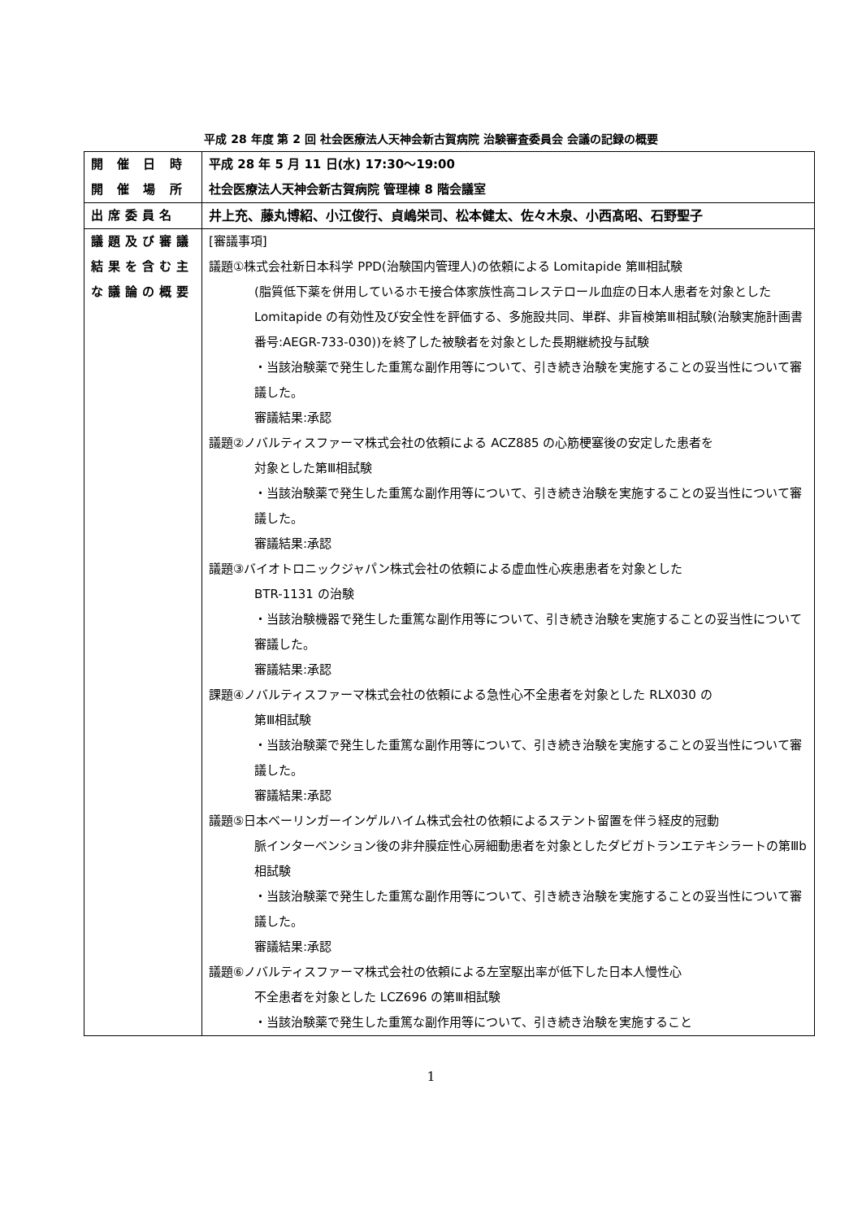平成 28 年度 第 2 回 社会医療法人天神会新古賀病院 治験審査委員会 会議の記録の概要
| 開 催 日 時 開 催 場 所 | 平成 28 年 5 月 11 日(水) 17:30〜19:00 社会医療法人天神会新古賀病院 管理棟 8 階会議室 |
| 出席委員名 | 井上充、藤丸博紹、小江俊行、貞嶋栄司、松本健太、佐々木泉、小西髙昭、石野聖子 |
| 議題及び審議 結果を含む主 な議論の概要 | [審議事項] 議題①株式会社新日本科学 PPD(治験国内管理人)の依頼による Lomitapide 第Ⅲ相試験 (脂質低下薬を併用しているホモ接合体家族性高コレステロール血症の日本人患者を対象とした Lomitapide の有効性及び安全性を評価する、多施設共同、単群、非盲検第Ⅲ相試験(治験実施計画書番号:AEGR-733-030))を終了した被験者を対象とした長期継続投与試験 ・当該治験薬で発生した重篤な副作用等について、引き続き治験を実施することの妥当性について審議した。 審議結果:承認 議題②ノバルティスファーマ株式会社の依頼による ACZ885 の心筋梗塞後の安定した患者を 対象とした第Ⅲ相試験 ・当該治験薬で発生した重篤な副作用等について、引き続き治験を実施することの妥当性について審議した。 審議結果:承認 議題③バイオトロニックジャパン株式会社の依頼による虚血性心疾患患者を対象とした BTR-1131 の治験 ・当該治験機器で発生した重篤な副作用等について、引き続き治験を実施することの妥当性について審議した。 審議結果:承認 課題④ノバルティスファーマ株式会社の依頼による急性心不全患者を対象とした RLX030 の 第Ⅲ相試験 ・当該治験薬で発生した重篤な副作用等について、引き続き治験を実施することの妥当性について審議した。 審議結果:承認 議題⑤日本ベーリンガーインゲルハイム株式会社の依頼によるステント留置を伴う経皮的冠動 脈インターベンション後の非弁膜症性心房細動患者を対象としたダビガトランエテキシラートの第Ⅲb 相試験 ・当該治験薬で発生した重篤な副作用等について、引き続き治験を実施することの妥当性について審議した。 審議結果:承認 議題⑥ノバルティスファーマ株式会社の依頼による左室駆出率が低下した日本人慢性心 不全患者を対象とした LCZ696 の第Ⅲ相試験 ・当該治験薬で発生した重篤な副作用等について、引き続き治験を実施すること |
1